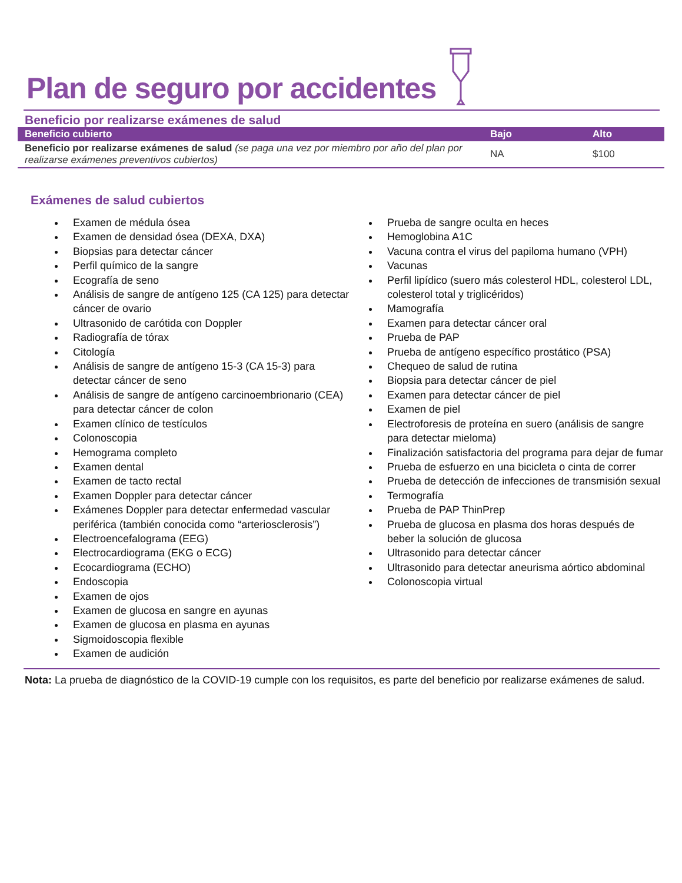Plan de seguro por accidentes
Beneficio por realizarse exámenes de salud
| Beneficio cubierto | Bajo | Alto |
| --- | --- | --- |
| Beneficio por realizarse exámenes de salud (se paga una vez por miembro por año del plan por realizarse exámenes preventivos cubiertos) | NA | $100 |
Exámenes de salud cubiertos
Examen de médula ósea
Examen de densidad ósea (DEXA, DXA)
Biopsias para detectar cáncer
Perfil químico de la sangre
Ecografía de seno
Análisis de sangre de antígeno 125 (CA 125) para detectar cáncer de ovario
Ultrasonido de carótida con Doppler
Radiografía de tórax
Citología
Análisis de sangre de antígeno 15-3 (CA 15-3) para detectar cáncer de seno
Análisis de sangre de antígeno carcinoembrionario (CEA) para detectar cáncer de colon
Examen clínico de testículos
Colonoscopia
Hemograma completo
Examen dental
Examen de tacto rectal
Examen Doppler para detectar cáncer
Exámenes Doppler para detectar enfermedad vascular periférica (también conocida como “arteriosclerosis”)
Electroencefalograma (EEG)
Electrocardiograma (EKG o ECG)
Ecocardiograma (ECHO)
Endoscopia
Examen de ojos
Examen de glucosa en sangre en ayunas
Examen de glucosa en plasma en ayunas
Sigmoidoscopia flexible
Examen de audición
Prueba de sangre oculta en heces
Hemoglobina A1C
Vacuna contra el virus del papiloma humano (VPH)
Vacunas
Perfil lipídico (suero más colesterol HDL, colesterol LDL, colesterol total y triglicéridos)
Mamografía
Examen para detectar cáncer oral
Prueba de PAP
Prueba de antígeno específico prostático (PSA)
Chequeo de salud de rutina
Biopsia para detectar cáncer de piel
Examen para detectar cáncer de piel
Examen de piel
Electroforesis de proteína en suero (análisis de sangre para detectar mieloma)
Finalización satisfactoria del programa para dejar de fumar
Prueba de esfuerzo en una bicicleta o cinta de correr
Prueba de detección de infecciones de transmisión sexual
Termografía
Prueba de PAP ThinPrep
Prueba de glucosa en plasma dos horas después de beber la solución de glucosa
Ultrasonido para detectar cáncer
Ultrasonido para detectar aneurisma aórtico abdominal
Colonoscopia virtual
Nota: La prueba de diagnóstico de la COVID-19 cumple con los requisitos, es parte del beneficio por realizarse exámenes de salud.